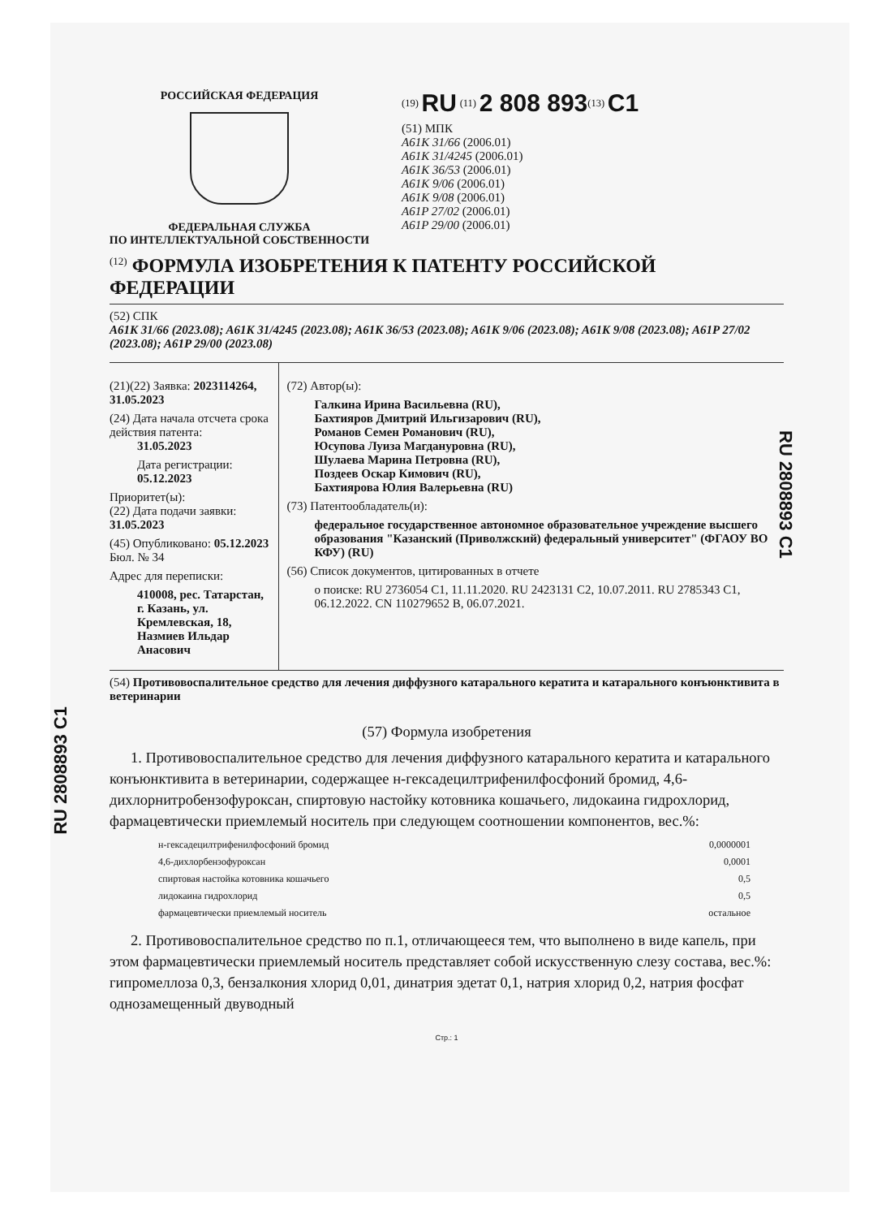RU 2808893 C1
RU 2808893 C1
РОССИЙСКАЯ ФЕДЕРАЦИЯ
ФЕДЕРАЛЬНАЯ СЛУЖБА
ПО ИНТЕЛЛЕКТУАЛЬНОЙ СОБСТВЕННОСТИ
<sup>(19)</sup> RU <sup>(11)</sup> 2 808 893<sup>(13)</sup> C1
(51) МПК
A61K 31/66 (2006.01)
A61K 31/4245 (2006.01)
A61K 36/53 (2006.01)
A61K 9/06 (2006.01)
A61K 9/08 (2006.01)
A61P 27/02 (2006.01)
A61P 29/00 (2006.01)
<sup>(12)</sup> ФОРМУЛА ИЗОБРЕТЕНИЯ К ПАТЕНТУ РОССИЙСКОЙ ФЕДЕРАЦИИ
(52) СПК
A61K 31/66 (2023.08); A61K 31/4245 (2023.08); A61K 36/53 (2023.08); A61K 9/06 (2023.08); A61K 9/08 (2023.08); A61P 27/02 (2023.08); A61P 29/00 (2023.08)
(21)(22) Заявка: 2023114264, 31.05.2023
(24) Дата начала отсчета срока действия патента:
31.05.2023
Дата регистрации:
05.12.2023
Приоритет(ы):
(22) Дата подачи заявки: 31.05.2023
(45) Опубликовано: 05.12.2023 Бюл. № 34
Адрес для переписки:
410008, рес. Татарстан, г. Казань, ул. Кремлевская, 18, Назмиев Ильдар Анасович
(72) Автор(ы):
Галкина Ирина Васильевна (RU),
Бахтияров Дмитрий Ильгизарович (RU),
Романов Семен Романович (RU),
Юсупова Луиза Магдануровна (RU),
Шулаева Марина Петровна (RU),
Поздеев Оскар Кимович (RU),
Бахтиярова Юлия Валерьевна (RU)
(73) Патентообладатель(и):
федеральное государственное автономное образовательное учреждение высшего образования "Казанский (Приволжский) федеральный университет" (ФГАОУ ВО КФУ) (RU)
(56) Список документов, цитированных в отчете
о поиске: RU 2736054 C1, 11.11.2020. RU 2423131 C2, 10.07.2011. RU 2785343 C1, 06.12.2022. CN 110279652 B, 06.07.2021.
(54) Противовоспалительное средство для лечения диффузного катарального кератита и катарального конъюнктивита в ветеринарии
(57) Формула изобретения
1. Противовоспалительное средство для лечения диффузного катарального кератита и катарального конъюнктивита в ветеринарии, содержащее н-гексадецилтрифенилфосфоний бромид, 4,6-дихлорнитробензофуроксан, спиртовую настойку котовника кошачьего, лидокаина гидрохлорид, фармацевтически приемлемый носитель при следующем соотношении компонентов, вес.%:
| н-гексадецилтрифенилфосфоний бромид | 0,0000001 |
| 4,6-дихлорбензофуроксан | 0,0001 |
| спиртовая настойка котовника кошачьего | 0,5 |
| лидокаина гидрохлорид | 0,5 |
| фармацевтически приемлемый носитель | остальное |
2. Противовоспалительное средство по п.1, отличающееся тем, что выполнено в виде капель, при этом фармацевтически приемлемый носитель представляет собой искусственную слезу состава, вес.%: гипромеллоза 0,3, бензалкония хлорид 0,01, динатрия эдетат 0,1, натрия хлорид 0,2, натрия фосфат однозамещенный двуводный
Стр.: 1